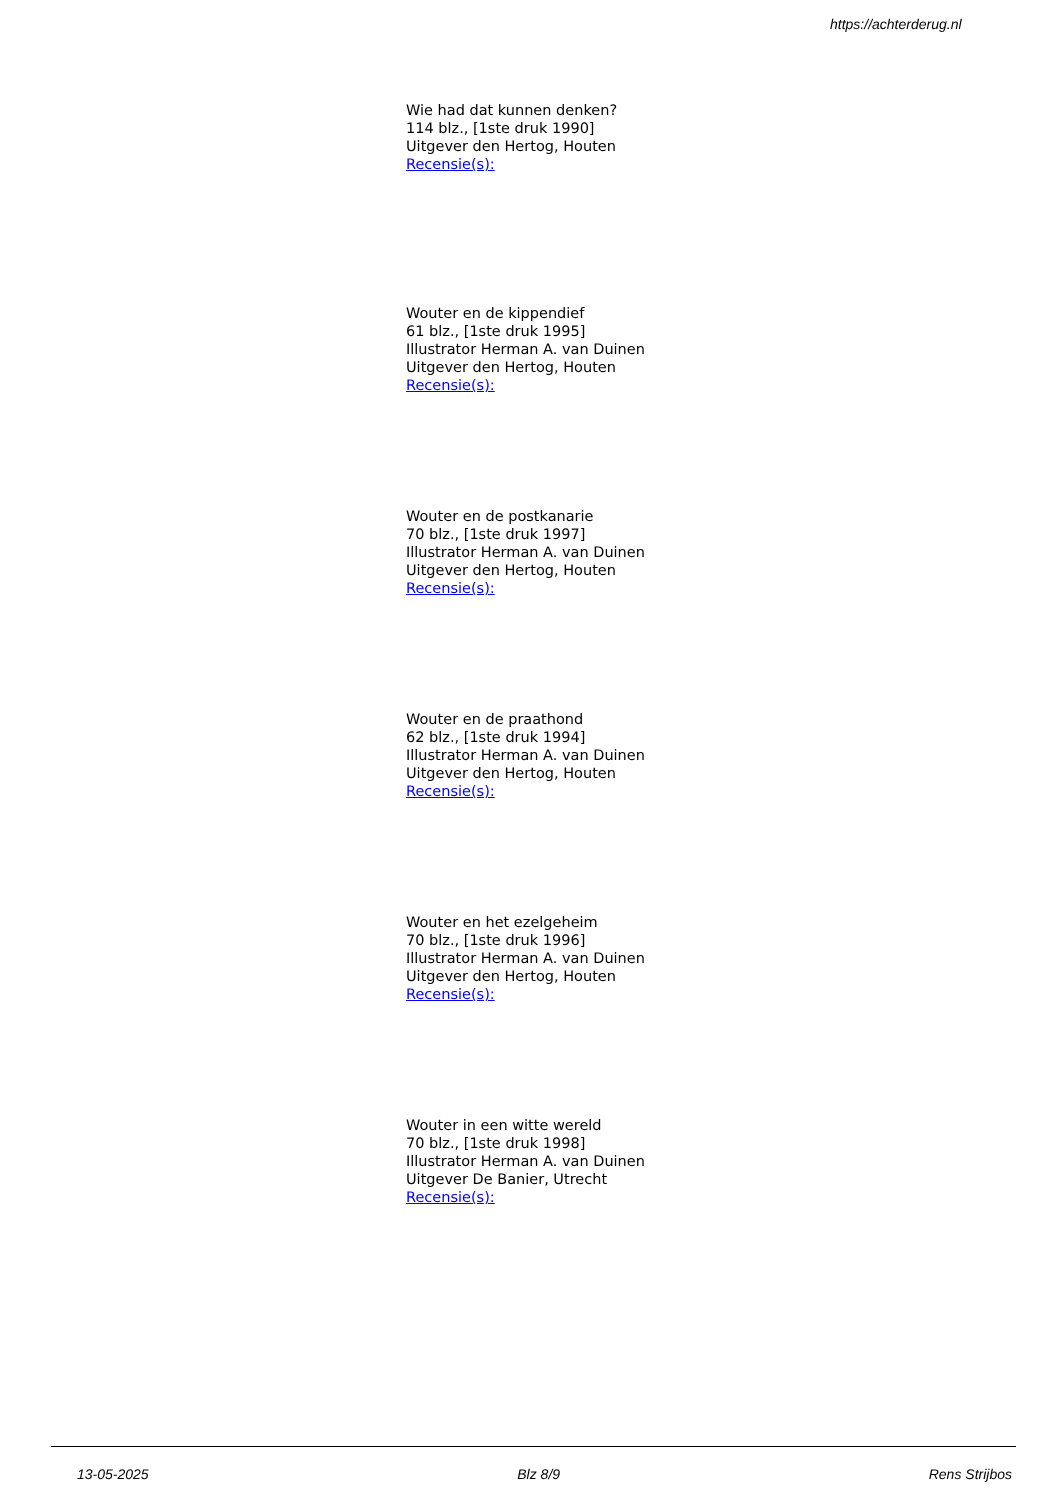https://achterderug.nl
Wie had dat kunnen denken?
114 blz., [1ste druk 1990]
Uitgever den Hertog, Houten
Recensie(s):
Wouter en de kippendief
61 blz., [1ste druk 1995]
Illustrator Herman A. van Duinen
Uitgever den Hertog, Houten
Recensie(s):
Wouter en de postkanarie
70 blz., [1ste druk 1997]
Illustrator Herman A. van Duinen
Uitgever den Hertog, Houten
Recensie(s):
Wouter en de praathond
62 blz., [1ste druk 1994]
Illustrator Herman A. van Duinen
Uitgever den Hertog, Houten
Recensie(s):
Wouter en het ezelgeheim
70 blz., [1ste druk 1996]
Illustrator Herman A. van Duinen
Uitgever den Hertog, Houten
Recensie(s):
Wouter in een witte wereld
70 blz., [1ste druk 1998]
Illustrator Herman A. van Duinen
Uitgever De Banier, Utrecht
Recensie(s):
13-05-2025 Blz 8/9 Rens Strijbos